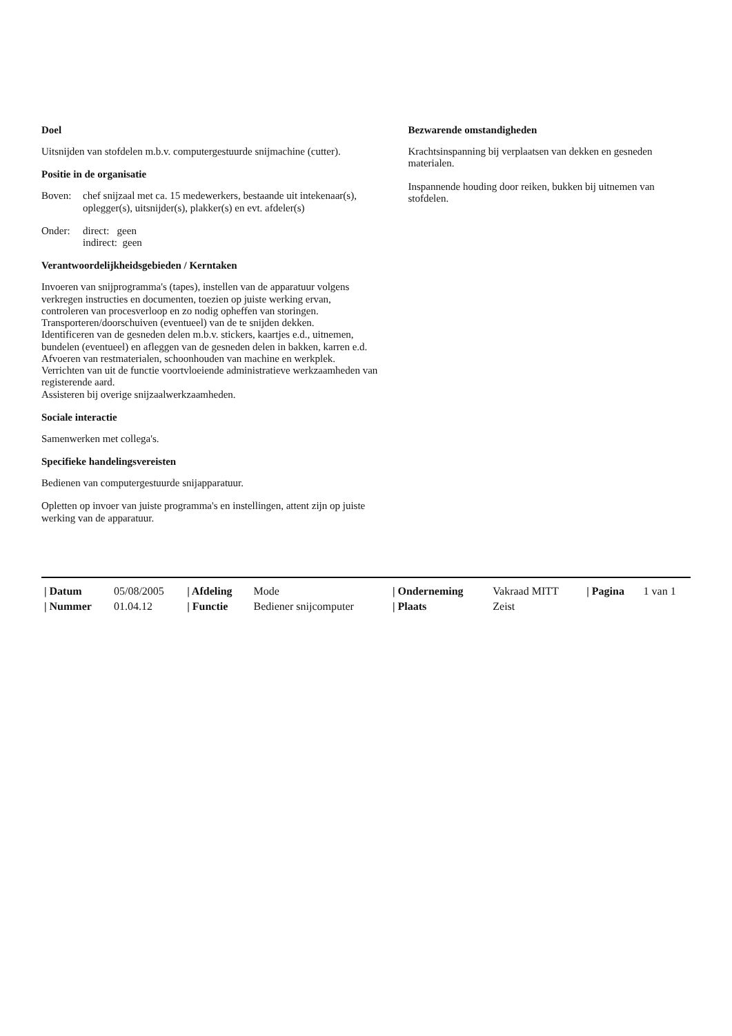Doel
Uitsnijden van stofdelen m.b.v. computergestuurde snijmachine (cutter).
Positie in de organisatie
Boven:
chef snijzaal met ca. 15 medewerkers, bestaande uit intekenaar(s), oplegger(s), uitsnijder(s), plakker(s) en evt. afdeler(s)
Onder:
direct: geen
indirect: geen
Verantwoordelijkheidsgebieden / Kerntaken
Invoeren van snijprogramma's (tapes), instellen van de apparatuur volgens verkregen instructies en documenten, toezien op juiste werking ervan, controleren van procesverloop en zo nodig opheffen van storingen.
Transporteren/doorschuiven (eventueel) van de te snijden dekken.
Identificeren van de gesneden delen m.b.v. stickers, kaartjes e.d., uitnemen, bundelen (eventueel) en afleggen van de gesneden delen in bakken, karren e.d.
Afvoeren van restmaterialen, schoonhouden van machine en werkplek.
Verrichten van uit de functie voortvloeiende administratieve werkzaamheden van registerende aard.
Assisteren bij overige snijzaalwerkzaamheden.
Sociale interactie
Samenwerken met collega's.
Specifieke handelingsvereisten
Bedienen van computergestuurde snijapparatuur.
Opletten op invoer van juiste programma's en instellingen, attent zijn op juiste werking van de apparatuur.
Bezwarende omstandigheden
Krachtsinspanning bij verplaatsen van dekken en gesneden materialen.
Inspannende houding door reiken, bukken bij uitnemen van stofdelen.
| / Datum | 05/08/2005 | / Afdeling | Mode | / Onderneming | Vakraad MITT | / Pagina | 1 van 1 |
| / Nummer | 01.04.12 | / Functie | Bediener snijcomputer | / Plaats | Zeist | | |